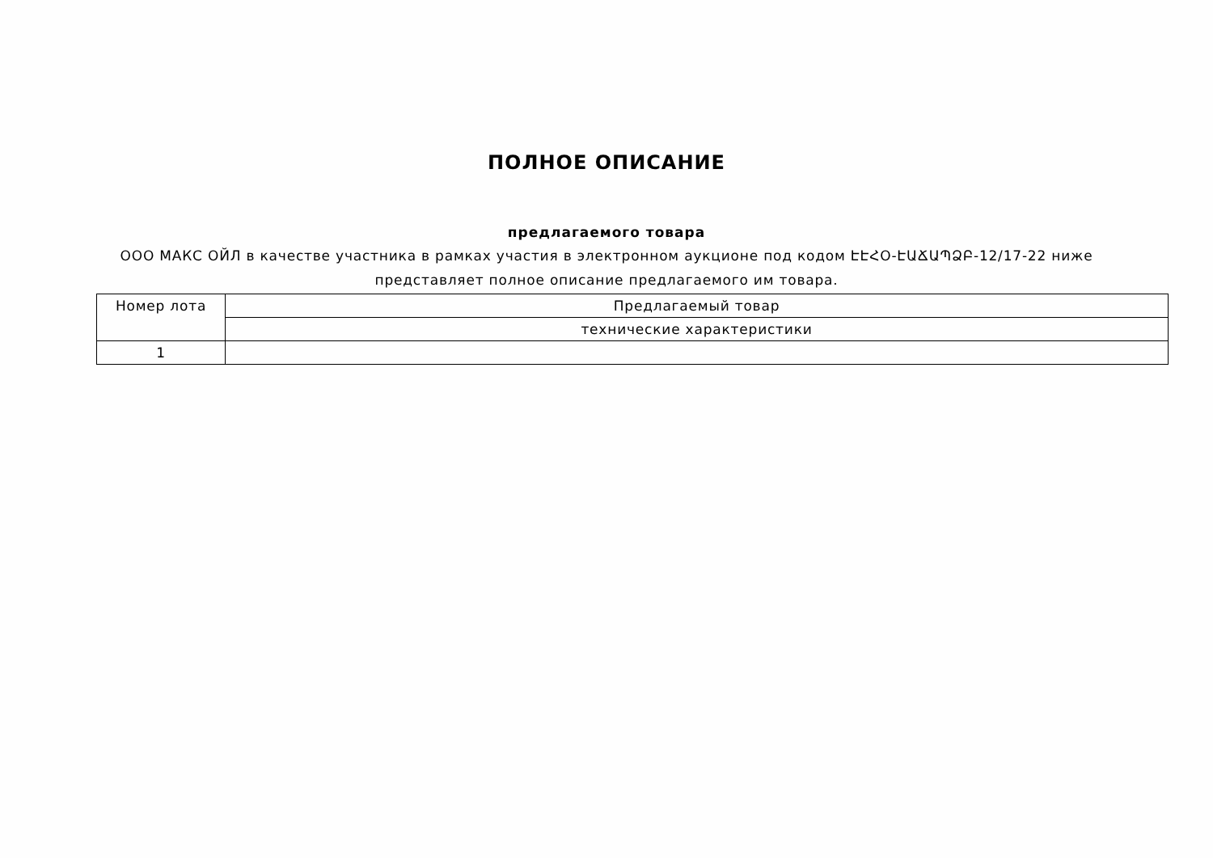ПОЛНОЕ ОПИСАНИЕ
предлагаемого товара
ООО МАКС ОЙЛ в качестве участника в рамках участия в электронном аукционе под кодом ԷԷՀՕ-ԷԱՃԱՊՁԲ-12/17-22 ниже представляет полное описание предлагаемого им товара.
| Номер лота | Предлагаемый товар |
| --- | --- |
| | технические характеристики |
| 1 | |